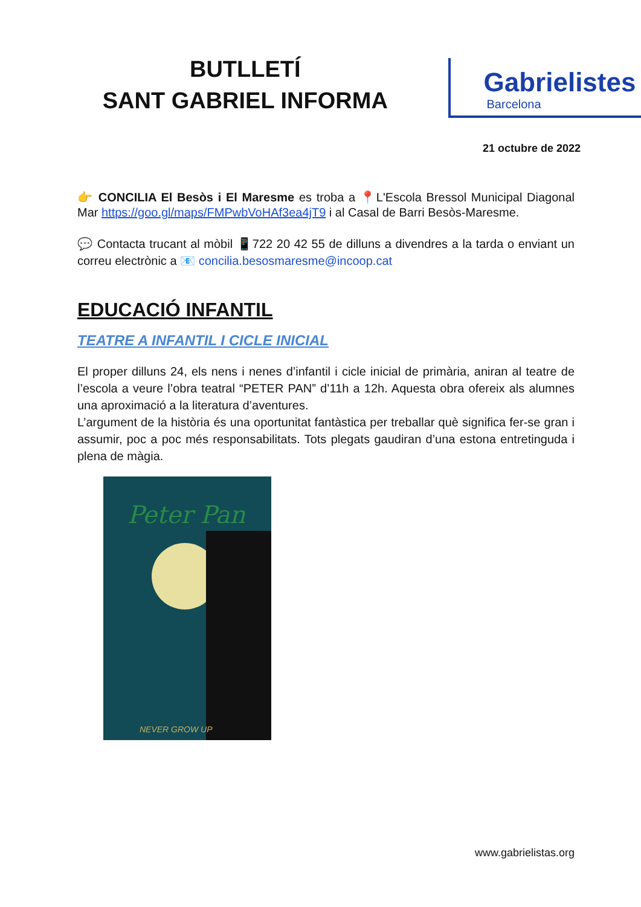BUTLLETÍ
SANT GABRIEL INFORMA
Gabrielistes
Barcelona
21 octubre de 2022
👉 CONCILIA El Besòs i El Maresme es troba a 📍L'Escola Bressol Municipal Diagonal Mar https://goo.gl/maps/FMPwbVoHAf3ea4jT9 i al Casal de Barri Besòs-Maresme.
💬 Contacta trucant al mòbil 📱722 20 42 55 de dilluns a divendres a la tarda o enviant un correu electrònic a 📧 concilia.besosmaresme@incoop.cat
EDUCACIÓ INFANTIL
TEATRE A INFANTIL I CICLE INICIAL
El proper dilluns 24, els nens i nenes d’infantil i cicle inicial de primària, aniran al teatre de l’escola a veure l’obra teatral “PETER PAN” d’11h a 12h. Aquesta obra ofereix als alumnes una aproximació a la literatura d’aventures.
L’argument de la història és una oportunitat fantàstica per treballar què significa fer-se gran i assumir, poc a poc més responsabilitats. Tots plegats gaudiran d’una estona entretinguda i plena de màgia.
Peter Pan
NEVER GROW UP
www.gabrielistas.org